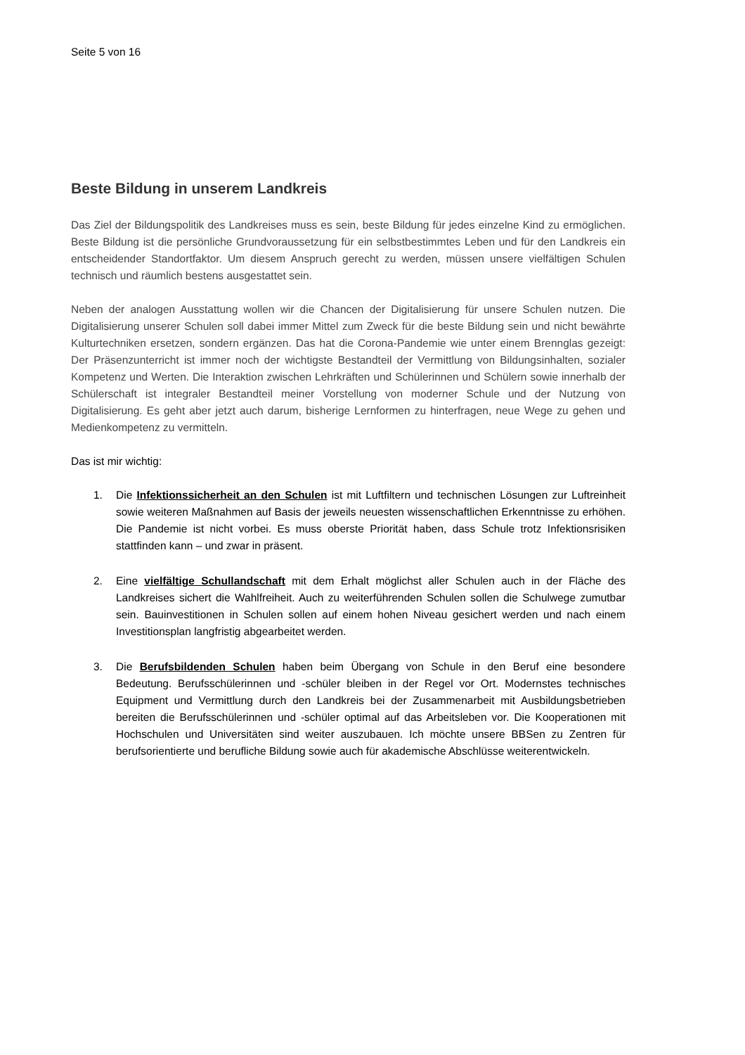Seite 5 von 16
Beste Bildung in unserem Landkreis
Das Ziel der Bildungspolitik des Landkreises muss es sein, beste Bildung für jedes einzelne Kind zu ermöglichen. Beste Bildung ist die persönliche Grundvoraussetzung für ein selbstbestimmtes Leben und für den Landkreis ein entscheidender Standortfaktor. Um diesem Anspruch gerecht zu werden, müssen unsere vielfältigen Schulen technisch und räumlich bestens ausgestattet sein.
Neben der analogen Ausstattung wollen wir die Chancen der Digitalisierung für unsere Schulen nutzen. Die Digitalisierung unserer Schulen soll dabei immer Mittel zum Zweck für die beste Bildung sein und nicht bewährte Kulturtechniken ersetzen, sondern ergänzen. Das hat die Corona-Pandemie wie unter einem Brennglas gezeigt: Der Präsenzunterricht ist immer noch der wichtigste Bestandteil der Vermittlung von Bildungsinhalten, sozialer Kompetenz und Werten. Die Interaktion zwischen Lehrkräften und Schülerinnen und Schülern sowie innerhalb der Schülerschaft ist integraler Bestandteil meiner Vorstellung von moderner Schule und der Nutzung von Digitalisierung. Es geht aber jetzt auch darum, bisherige Lernformen zu hinterfragen, neue Wege zu gehen und Medienkompetenz zu vermitteln.
Das ist mir wichtig:
1. Die Infektionssicherheit an den Schulen ist mit Luftfiltern und technischen Lösungen zur Luftreinheit sowie weiteren Maßnahmen auf Basis der jeweils neuesten wissenschaftlichen Erkenntnisse zu erhöhen. Die Pandemie ist nicht vorbei. Es muss oberste Priorität haben, dass Schule trotz Infektionsrisiken stattfinden kann – und zwar in präsent.
2. Eine vielfältige Schullandschaft mit dem Erhalt möglichst aller Schulen auch in der Fläche des Landkreises sichert die Wahlfreiheit. Auch zu weiterführenden Schulen sollen die Schulwege zumutbar sein. Bauinvestitionen in Schulen sollen auf einem hohen Niveau gesichert werden und nach einem Investitionsplan langfristig abgearbeitet werden.
3. Die Berufsbildenden Schulen haben beim Übergang von Schule in den Beruf eine besondere Bedeutung. Berufsschülerinnen und -schüler bleiben in der Regel vor Ort. Modernstes technisches Equipment und Vermittlung durch den Landkreis bei der Zusammenarbeit mit Ausbildungsbetrieben bereiten die Berufsschülerinnen und -schüler optimal auf das Arbeitsleben vor. Die Kooperationen mit Hochschulen und Universitäten sind weiter auszubauen. Ich möchte unsere BBSen zu Zentren für berufsorientierte und berufliche Bildung sowie auch für akademische Abschlüsse weiterentwickeln.